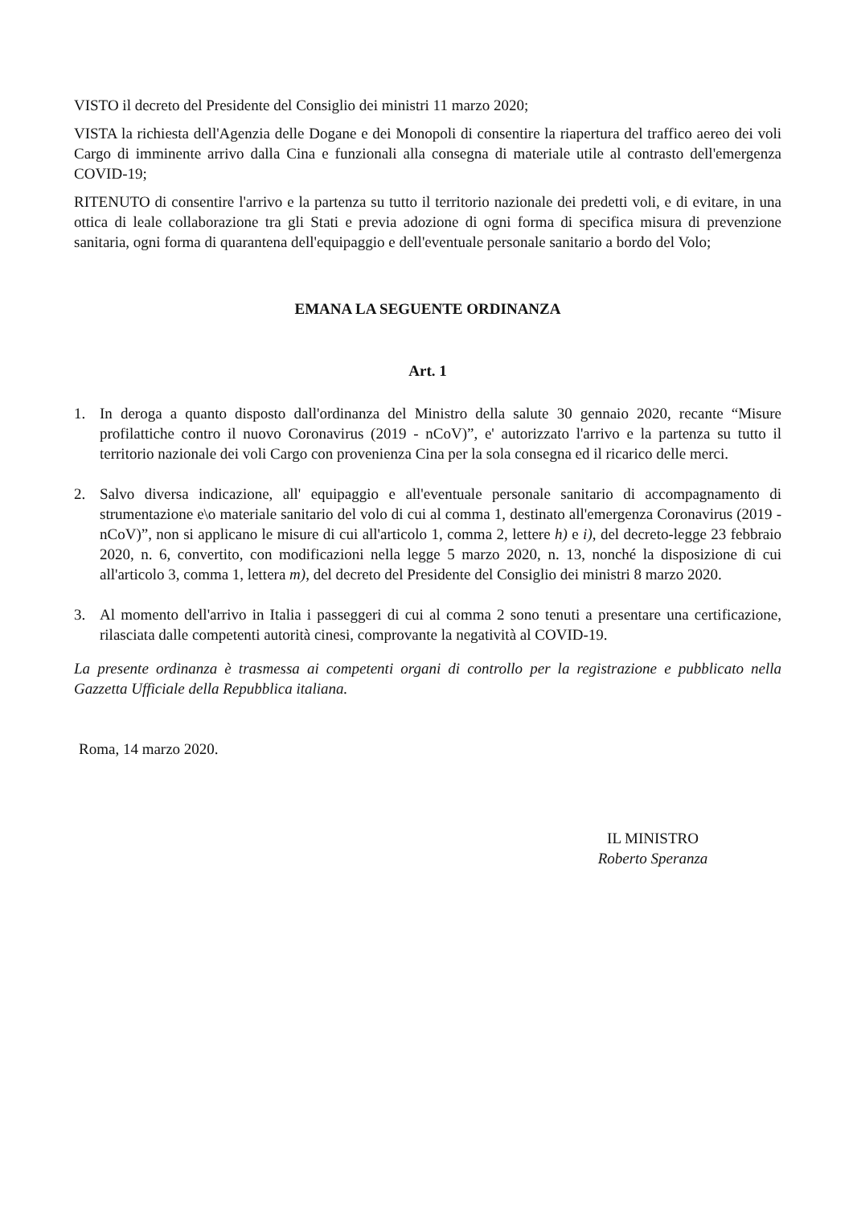VISTO il decreto del Presidente del Consiglio dei ministri 11 marzo 2020;
VISTA la richiesta dell'Agenzia delle Dogane e dei Monopoli di consentire la riapertura del traffico aereo dei voli Cargo di imminente arrivo dalla Cina e funzionali alla consegna di materiale utile al contrasto dell'emergenza COVID-19;
RITENUTO di consentire l'arrivo e la partenza su tutto il territorio nazionale dei predetti voli, e di evitare, in una ottica di leale collaborazione tra gli Stati e previa adozione di ogni forma di specifica misura di prevenzione sanitaria, ogni forma di quarantena dell'equipaggio e dell'eventuale personale sanitario a bordo del Volo;
EMANA LA SEGUENTE ORDINANZA
Art. 1
1. In deroga a quanto disposto dall'ordinanza del Ministro della salute 30 gennaio 2020, recante “Misure profilattiche contro il nuovo Coronavirus (2019 - nCoV)”, e' autorizzato l'arrivo e la partenza su tutto il territorio nazionale dei voli Cargo con provenienza Cina per la sola consegna ed il ricarico delle merci.
2. Salvo diversa indicazione, all' equipaggio e all'eventuale personale sanitario di accompagnamento di strumentazione e\o materiale sanitario del volo di cui al comma 1, destinato all'emergenza Coronavirus (2019 - nCoV)”, non si applicano le misure di cui all'articolo 1, comma 2, lettere h) e i), del decreto-legge 23 febbraio 2020, n. 6, convertito, con modificazioni nella legge 5 marzo 2020, n. 13, nonché la disposizione di cui all'articolo 3, comma 1, lettera m), del decreto del Presidente del Consiglio dei ministri 8 marzo 2020.
3. Al momento dell'arrivo in Italia i passeggeri di cui al comma 2 sono tenuti a presentare una certificazione, rilasciata dalle competenti autorità cinesi, comprovante la negatività al COVID-19.
La presente ordinanza è trasmessa ai competenti organi di controllo per la registrazione e pubblicato nella Gazzetta Ufficiale della Repubblica italiana.
Roma, 14 marzo 2020.
IL MINISTRO
Roberto Speranza